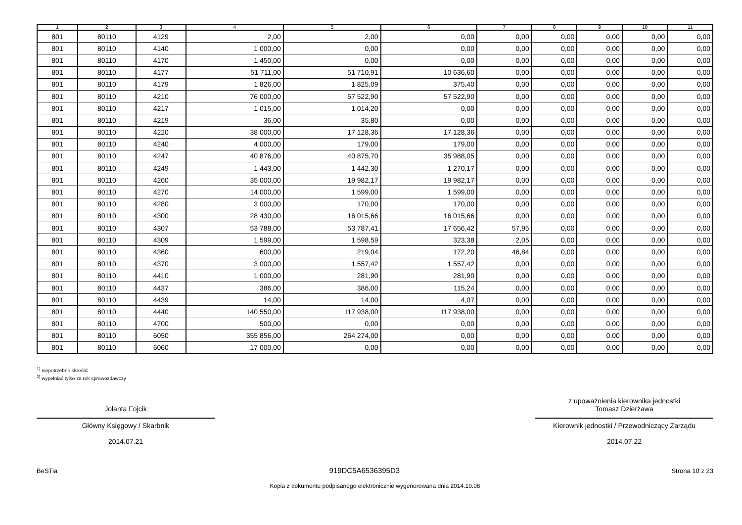| 1 | 2 | 3 | 4 | 5 | 6 | 7 | 8 | 9 | 10 | 11 |
| --- | --- | --- | --- | --- | --- | --- | --- | --- | --- | --- |
| 801 | 80110 | 4129 | 2,00 | 2,00 | 0,00 | 0,00 | 0,00 | 0,00 | 0,00 | 0,00 |
| 801 | 80110 | 4140 | 1 000,00 | 0,00 | 0,00 | 0,00 | 0,00 | 0,00 | 0,00 | 0,00 |
| 801 | 80110 | 4170 | 1 450,00 | 0,00 | 0,00 | 0,00 | 0,00 | 0,00 | 0,00 | 0,00 |
| 801 | 80110 | 4177 | 51 711,00 | 51 710,91 | 10 636,60 | 0,00 | 0,00 | 0,00 | 0,00 | 0,00 |
| 801 | 80110 | 4179 | 1 826,00 | 1 825,09 | 375,40 | 0,00 | 0,00 | 0,00 | 0,00 | 0,00 |
| 801 | 80110 | 4210 | 76 000,00 | 57 522,90 | 57 522,90 | 0,00 | 0,00 | 0,00 | 0,00 | 0,00 |
| 801 | 80110 | 4217 | 1 015,00 | 1 014,20 | 0,00 | 0,00 | 0,00 | 0,00 | 0,00 | 0,00 |
| 801 | 80110 | 4219 | 36,00 | 35,80 | 0,00 | 0,00 | 0,00 | 0,00 | 0,00 | 0,00 |
| 801 | 80110 | 4220 | 38 000,00 | 17 128,36 | 17 128,36 | 0,00 | 0,00 | 0,00 | 0,00 | 0,00 |
| 801 | 80110 | 4240 | 4 000,00 | 179,00 | 179,00 | 0,00 | 0,00 | 0,00 | 0,00 | 0,00 |
| 801 | 80110 | 4247 | 40 876,00 | 40 875,70 | 35 988,05 | 0,00 | 0,00 | 0,00 | 0,00 | 0,00 |
| 801 | 80110 | 4249 | 1 443,00 | 1 442,30 | 1 270,17 | 0,00 | 0,00 | 0,00 | 0,00 | 0,00 |
| 801 | 80110 | 4260 | 35 000,00 | 19 982,17 | 19 982,17 | 0,00 | 0,00 | 0,00 | 0,00 | 0,00 |
| 801 | 80110 | 4270 | 14 000,00 | 1 599,00 | 1 599,00 | 0,00 | 0,00 | 0,00 | 0,00 | 0,00 |
| 801 | 80110 | 4280 | 3 000,00 | 170,00 | 170,00 | 0,00 | 0,00 | 0,00 | 0,00 | 0,00 |
| 801 | 80110 | 4300 | 28 430,00 | 16 015,66 | 16 015,66 | 0,00 | 0,00 | 0,00 | 0,00 | 0,00 |
| 801 | 80110 | 4307 | 53 788,00 | 53 787,41 | 17 656,42 | 57,95 | 0,00 | 0,00 | 0,00 | 0,00 |
| 801 | 80110 | 4309 | 1 599,00 | 1 598,59 | 323,38 | 2,05 | 0,00 | 0,00 | 0,00 | 0,00 |
| 801 | 80110 | 4360 | 600,00 | 219,04 | 172,20 | 46,84 | 0,00 | 0,00 | 0,00 | 0,00 |
| 801 | 80110 | 4370 | 3 000,00 | 1 557,42 | 1 557,42 | 0,00 | 0,00 | 0,00 | 0,00 | 0,00 |
| 801 | 80110 | 4410 | 1 000,00 | 281,90 | 281,90 | 0,00 | 0,00 | 0,00 | 0,00 | 0,00 |
| 801 | 80110 | 4437 | 386,00 | 386,00 | 115,24 | 0,00 | 0,00 | 0,00 | 0,00 | 0,00 |
| 801 | 80110 | 4439 | 14,00 | 14,00 | 4,07 | 0,00 | 0,00 | 0,00 | 0,00 | 0,00 |
| 801 | 80110 | 4440 | 140 550,00 | 117 938,00 | 117 938,00 | 0,00 | 0,00 | 0,00 | 0,00 | 0,00 |
| 801 | 80110 | 4700 | 500,00 | 0,00 | 0,00 | 0,00 | 0,00 | 0,00 | 0,00 | 0,00 |
| 801 | 80110 | 6050 | 355 856,00 | 264 274,00 | 0,00 | 0,00 | 0,00 | 0,00 | 0,00 | 0,00 |
| 801 | 80110 | 6060 | 17 000,00 | 0,00 | 0,00 | 0,00 | 0,00 | 0,00 | 0,00 | 0,00 |
<sup>1)</sup> niepotrzebne skreślić
<sup>2)</sup> wypełniać tylko za rok sprawozdawczy
Jolanta Fojcik
Główny Księgowy / Skarbnik
2014.07.21
z upoważnienia kierownika jednostki
Tomasz Dzierżawa
Kierownik jednostki / Przewodniczący Zarządu
2014.07.22
BeSTia 919DC5A6536395D3 Strona 10 z 23
Kopia z dokumentu podpisanego elektronicznie wygenerowana dnia 2014.10.08